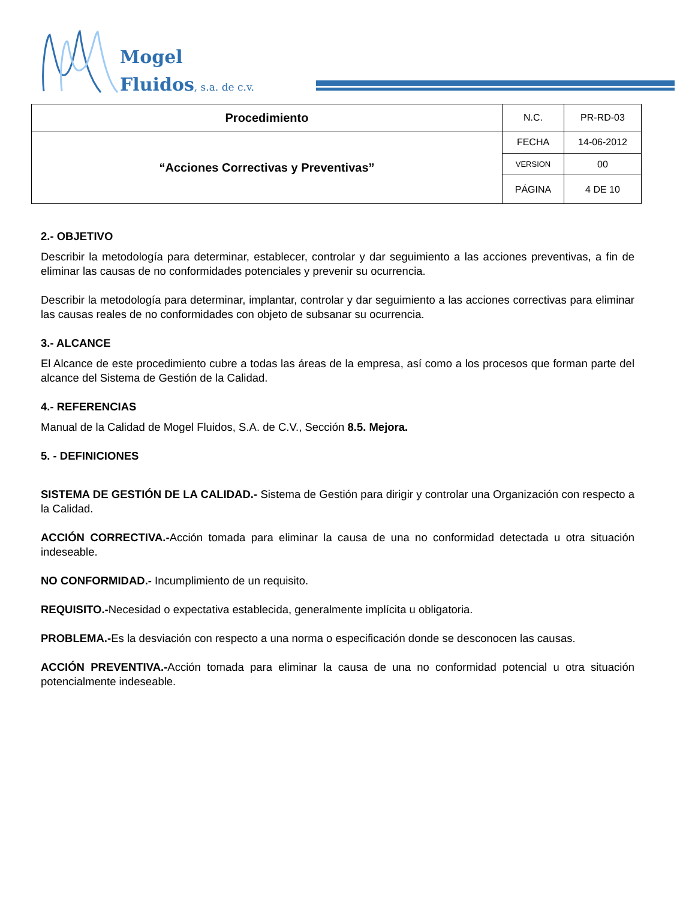Mogel
Fluidos, s.a. de c.v.
| Procedimiento | N.C. | PR-RD-03 |
| “Acciones Correctivas y Preventivas” | FECHA | 14-06-2012 |
| | VERSION | 00 |
| | PÁGINA | 4 DE 10 |
2.- OBJETIVO
Describir la metodología para determinar, establecer, controlar y dar seguimiento a las acciones preventivas, a fin de eliminar las causas de no conformidades potenciales y prevenir su ocurrencia.
Describir la metodología para determinar, implantar, controlar y dar seguimiento a las acciones correctivas para eliminar las causas reales de no conformidades con objeto de subsanar su ocurrencia.
3.- ALCANCE
El Alcance de este procedimiento cubre a todas las áreas de la empresa, así como a los procesos que forman parte del alcance del Sistema de Gestión de la Calidad.
4.- REFERENCIAS
Manual de la Calidad de Mogel Fluidos, S.A. de C.V., Sección 8.5. Mejora.
5. - DEFINICIONES
SISTEMA DE GESTIÓN DE LA CALIDAD.- Sistema de Gestión para dirigir y controlar una Organización con respecto a la Calidad.
ACCIÓN CORRECTIVA.-Acción tomada para eliminar la causa de una no conformidad detectada u otra situación indeseable.
NO CONFORMIDAD.- Incumplimiento de un requisito.
REQUISITO.-Necesidad o expectativa establecida, generalmente implícita u obligatoria.
PROBLEMA.-Es la desviación con respecto a una norma o especificación donde se desconocen las causas.
ACCIÓN PREVENTIVA.-Acción tomada para eliminar la causa de una no conformidad potencial u otra situación potencialmente indeseable.